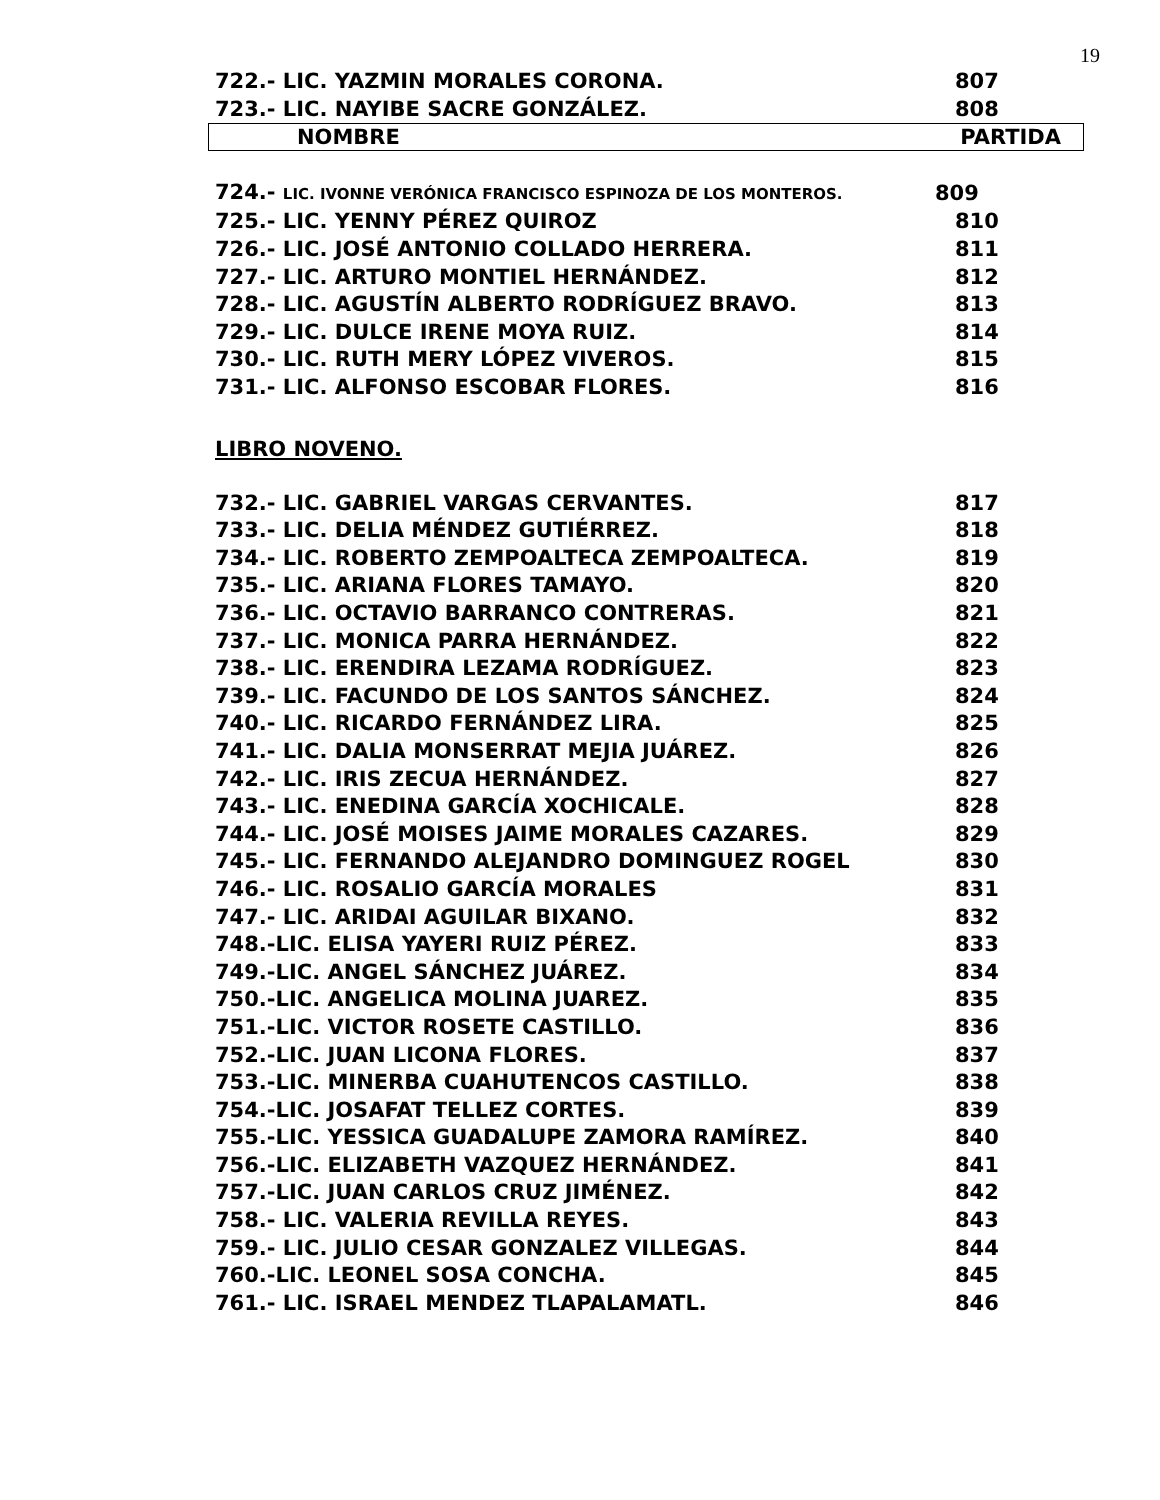19
| 722.- LIC. YAZMIN MORALES CORONA. | 807 |
| 723.- LIC. NAYIBE SACRE GONZÁLEZ. | 808 |
NOMBRE PARTIDA
| 724.- LIC. IVONNE VERÓNICA FRANCISCO ESPINOZA DE LOS MONTEROS. | 809 |
| 725.- LIC. YENNY PÉREZ QUIROZ | 810 |
| 726.- LIC. JOSÉ ANTONIO COLLADO HERRERA. | 811 |
| 727.- LIC. ARTURO MONTIEL HERNÁNDEZ. | 812 |
| 728.- LIC. AGUSTÍN ALBERTO RODRÍGUEZ BRAVO. | 813 |
| 729.- LIC. DULCE IRENE MOYA RUIZ. | 814 |
| 730.- LIC. RUTH MERY LÓPEZ VIVEROS. | 815 |
| 731.- LIC. ALFONSO ESCOBAR FLORES. | 816 |
LIBRO NOVENO.
| 732.- LIC. GABRIEL VARGAS CERVANTES. | 817 |
| 733.- LIC. DELIA MÉNDEZ GUTIÉRREZ. | 818 |
| 734.- LIC. ROBERTO ZEMPOALTECA ZEMPOALTECA. | 819 |
| 735.- LIC. ARIANA FLORES TAMAYO. | 820 |
| 736.- LIC. OCTAVIO BARRANCO CONTRERAS. | 821 |
| 737.- LIC. MONICA PARRA HERNÁNDEZ. | 822 |
| 738.- LIC. ERENDIRA LEZAMA RODRÍGUEZ. | 823 |
| 739.- LIC. FACUNDO DE LOS SANTOS SÁNCHEZ. | 824 |
| 740.- LIC. RICARDO FERNÁNDEZ LIRA. | 825 |
| 741.- LIC. DALIA MONSERRAT MEJIA JUÁREZ. | 826 |
| 742.- LIC. IRIS ZECUA HERNÁNDEZ. | 827 |
| 743.- LIC. ENEDINA GARCÍA XOCHICALE. | 828 |
| 744.- LIC. JOSÉ MOISES JAIME MORALES CAZARES. | 829 |
| 745.- LIC. FERNANDO ALEJANDRO DOMINGUEZ ROGEL | 830 |
| 746.- LIC. ROSALIO GARCÍA MORALES | 831 |
| 747.- LIC. ARIDAI AGUILAR BIXANO. | 832 |
| 748.-LIC. ELISA YAYERI RUIZ PÉREZ. | 833 |
| 749.-LIC. ANGEL SÁNCHEZ JUÁREZ. | 834 |
| 750.-LIC. ANGELICA MOLINA JUAREZ. | 835 |
| 751.-LIC. VICTOR ROSETE CASTILLO. | 836 |
| 752.-LIC. JUAN LICONA FLORES. | 837 |
| 753.-LIC. MINERBA CUAHUTENCOS CASTILLO. | 838 |
| 754.-LIC. JOSAFAT TELLEZ CORTES. | 839 |
| 755.-LIC. YESSICA GUADALUPE ZAMORA RAMÍREZ. | 840 |
| 756.-LIC. ELIZABETH VAZQUEZ HERNÁNDEZ. | 841 |
| 757.-LIC. JUAN CARLOS CRUZ JIMÉNEZ. | 842 |
| 758.- LIC. VALERIA REVILLA REYES. | 843 |
| 759.- LIC. JULIO CESAR GONZALEZ VILLEGAS. | 844 |
| 760.-LIC. LEONEL SOSA CONCHA. | 845 |
| 761.- LIC. ISRAEL MENDEZ TLAPALAMATL. | 846 |